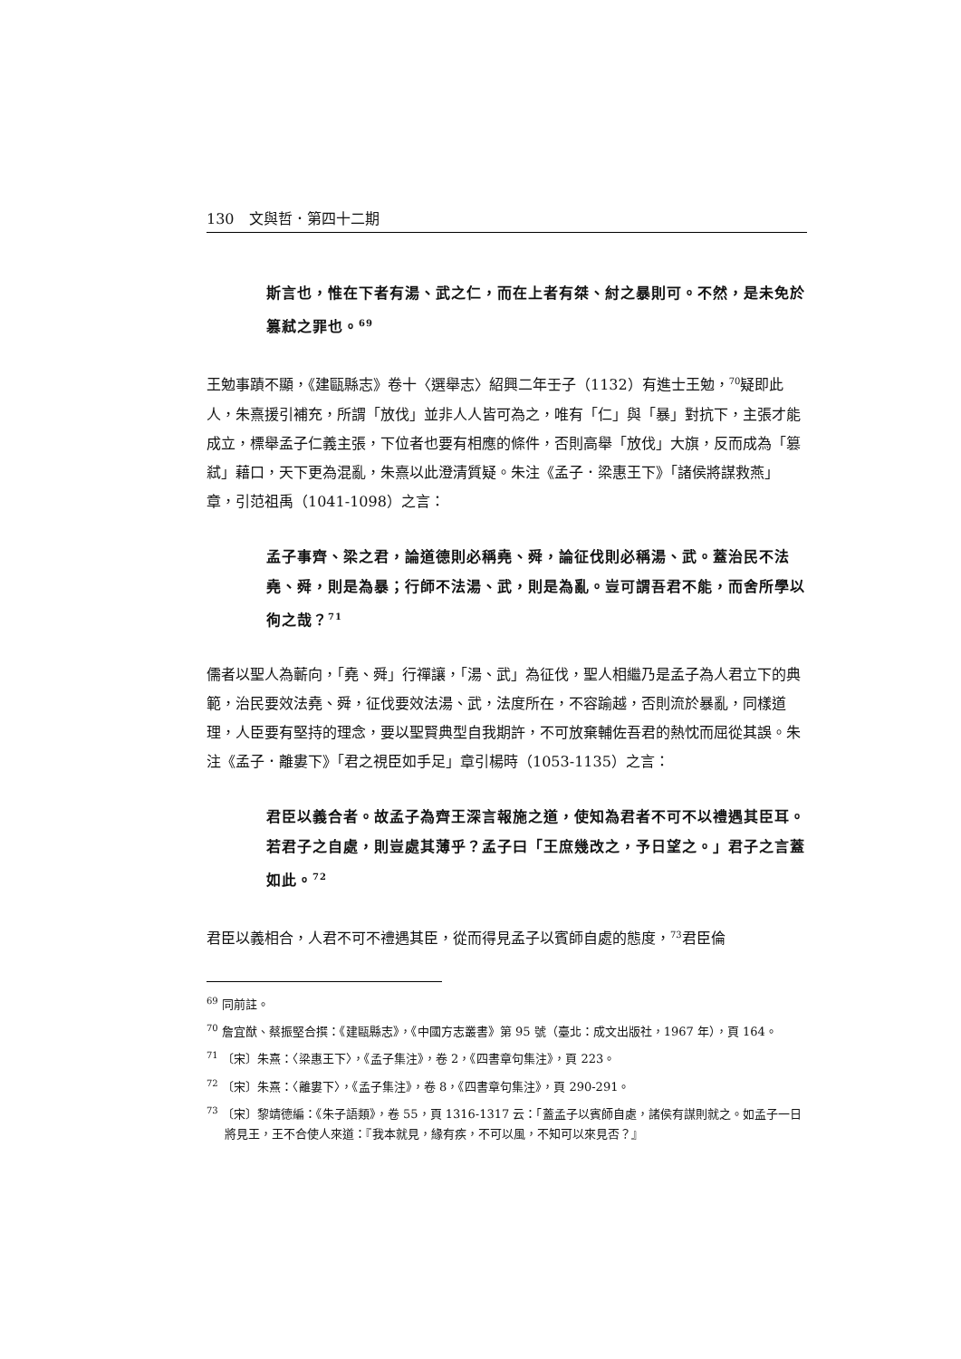130　文與哲．第四十二期
斯言也，惟在下者有湯、武之仁，而在上者有桀、紂之暴則可。不然，是未免於篡弒之罪也。<sup>69</sup>
王勉事蹟不顯，《建甌縣志》卷十〈選舉志〉紹興二年壬子（1132）有進士王勉，<sup>70</sup>疑即此人，朱熹援引補充，所謂「放伐」並非人人皆可為之，唯有「仁」與「暴」對抗下，主張才能成立，標舉孟子仁義主張，下位者也要有相應的條件，否則高舉「放伐」大旗，反而成為「篡弒」藉口，天下更為混亂，朱熹以此澄清質疑。朱注《孟子．梁惠王下》「諸侯將謀救燕」章，引范祖禹（1041-1098）之言：
孟子事齊、梁之君，論道德則必稱堯、舜，論征伐則必稱湯、武。蓋治民不法堯、舜，則是為暴；行師不法湯、武，則是為亂。豈可謂吾君不能，而舍所學以徇之哉？<sup>71</sup>
儒者以聖人為蘄向，「堯、舜」行禪讓，「湯、武」為征伐，聖人相繼乃是孟子為人君立下的典範，治民要效法堯、舜，征伐要效法湯、武，法度所在，不容踰越，否則流於暴亂，同樣道理，人臣要有堅持的理念，要以聖賢典型自我期許，不可放棄輔佐吾君的熱忱而屈從其誤。朱注《孟子．離婁下》「君之視臣如手足」章引楊時（1053-1135）之言：
君臣以義合者。故孟子為齊王深言報施之道，使知為君者不可不以禮遇其臣耳。若君子之自處，則豈處其薄乎？孟子曰「王庶幾改之，予日望之。」君子之言蓋如此。<sup>72</sup>
君臣以義相合，人君不可不禮遇其臣，從而得見孟子以賓師自處的態度，<sup>73</sup>君臣倫
<sup>69</sup> 同前註。
<sup>70</sup> 詹宜猷、蔡振堅合撰：《建甌縣志》，《中國方志叢書》第 95 號（臺北：成文出版社，1967 年），頁 164。
<sup>71</sup> 〔宋〕朱熹：〈梁惠王下〉，《孟子集注》，卷 2，《四書章句集注》，頁 223。
<sup>72</sup> 〔宋〕朱熹：〈離婁下〉，《孟子集注》，卷 8，《四書章句集注》，頁 290-291。
<sup>73</sup> 〔宋〕黎靖德編：《朱子語類》，卷 55，頁 1316-1317 云：「蓋孟子以賓師自處，諸侯有謀則就之。如孟子一日將見王，王不合使人來道：『我本就見，緣有疾，不可以風，不知可以來見否？』